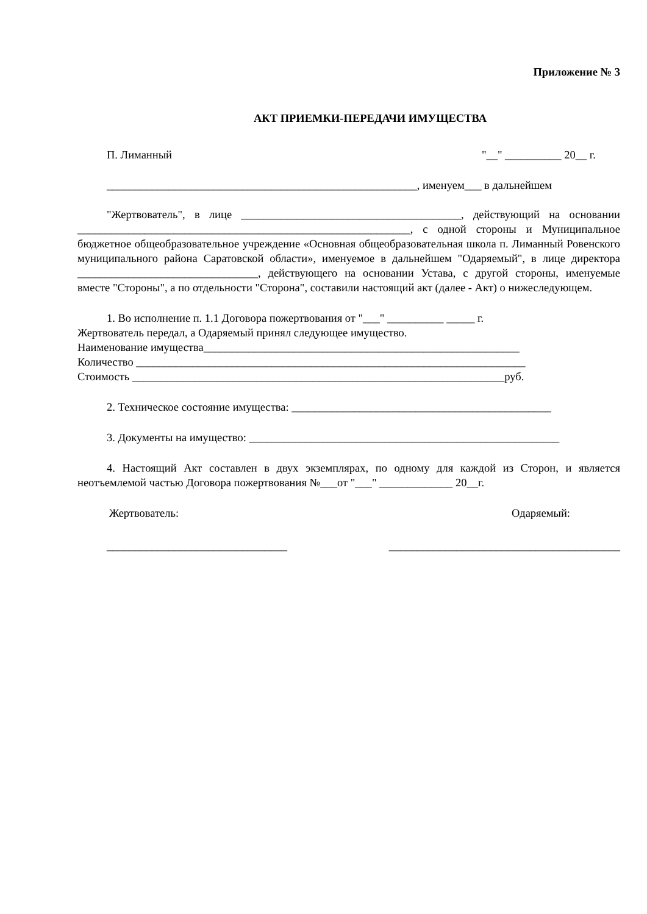Приложение № 3
АКТ ПРИЕМКИ-ПЕРЕДАЧИ ИМУЩЕСТВА
П. Лиманный "__" __________ 20__ г.
_______________________________________________________, именуем___ в дальнейшем
"Жертвователь", в лице _______________________________________, действующий на основании ___________________________________________________________, с одной стороны и Муниципальное бюджетное общеобразовательное учреждение «Основная общеобразовательная школа п. Лиманный Ровенского муниципального района Саратовской области», именуемое в дальнейшем "Одаряемый", в лице директора ________________________________, действующего на основании Устава, с другой стороны, именуемые вместе "Стороны", а по отдельности "Сторона", составили настоящий акт (далее - Акт) о нижеследующем.
1. Во исполнение п. 1.1 Договора пожертвования от "___" __________ _____ г.
Жертвователь передал, а Одаряемый принял следующее имущество.
Наименование имущества________________________________________________________
Количество _____________________________________________________________________
Стоимость __________________________________________________________________руб.
2. Техническое состояние имущества: ______________________________________________
3. Документы на имущество: _______________________________________________________
4. Настоящий Акт составлен в двух экземплярах, по одному для каждой из Сторон, и является неотъемлемой частью Договора пожертвования №___от "___" _____________ 20__г.
Жертвователь: Одаряемый:
________________________________ _________________________________________